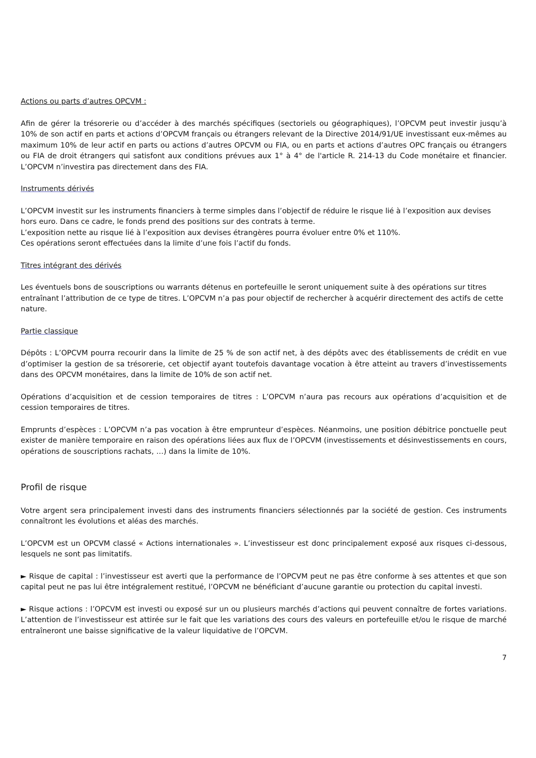Actions ou parts d’autres OPCVM :
Afin de gérer la trésorerie ou d’accéder à des marchés spécifiques (sectoriels ou géographiques), l’OPCVM peut investir jusqu’à 10% de son actif en parts et actions d’OPCVM français ou étrangers relevant de la Directive 2014/91/UE investissant eux-mêmes au maximum 10% de leur actif en parts ou actions d’autres OPCVM ou FIA, ou en parts et actions d’autres OPC français ou étrangers ou FIA de droit étrangers qui satisfont aux conditions prévues aux 1° à 4° de l'article R. 214-13 du Code monétaire et financier. L’OPCVM n’investira pas directement dans des FIA.
Instruments dérivés
L’OPCVM investit sur les instruments financiers à terme simples dans l’objectif de réduire le risque lié à l’exposition aux devises hors euro. Dans ce cadre, le fonds prend des positions sur des contrats à terme.
L’exposition nette au risque lié à l’exposition aux devises étrangères pourra évoluer entre 0% et 110%.
Ces opérations seront effectuées dans la limite d’une fois l’actif du fonds.
Titres intégrant des dérivés
Les éventuels bons de souscriptions ou warrants détenus en portefeuille le seront uniquement suite à des opérations sur titres entraînant l’attribution de ce type de titres. L’OPCVM n’a pas pour objectif de rechercher à acquérir directement des actifs de cette nature.
Partie classique
Dépôts : L’OPCVM pourra recourir dans la limite de 25 % de son actif net, à des dépôts avec des établissements de crédit en vue d’optimiser la gestion de sa trésorerie, cet objectif ayant toutefois davantage vocation à être atteint au travers d’investissements dans des OPCVM monétaires, dans la limite de 10% de son actif net.
Opérations d’acquisition et de cession temporaires de titres : L’OPCVM n’aura pas recours aux opérations d’acquisition et de cession temporaires de titres.
Emprunts d’espèces : L’OPCVM n’a pas vocation à être emprunteur d’espèces. Néanmoins, une position débitrice ponctuelle peut exister de manière temporaire en raison des opérations liées aux flux de l’OPCVM (investissements et désinvestissements en cours, opérations de souscriptions rachats, …) dans la limite de 10%.
Profil de risque
Votre argent sera principalement investi dans des instruments financiers sélectionnés par la société de gestion. Ces instruments connaîtront les évolutions et aléas des marchés.
L’OPCVM est un OPCVM classé « Actions internationales ». L’investisseur est donc principalement exposé aux risques ci-dessous, lesquels ne sont pas limitatifs.
► Risque de capital : l’investisseur est averti que la performance de l’OPCVM peut ne pas être conforme à ses attentes et que son capital peut ne pas lui être intégralement restitué, l’OPCVM ne bénéficiant d’aucune garantie ou protection du capital investi.
► Risque actions : l’OPCVM est investi ou exposé sur un ou plusieurs marchés d’actions qui peuvent connaître de fortes variations. L’attention de l’investisseur est attirée sur le fait que les variations des cours des valeurs en portefeuille et/ou le risque de marché entraîneront une baisse significative de la valeur liquidative de l’OPCVM.
7